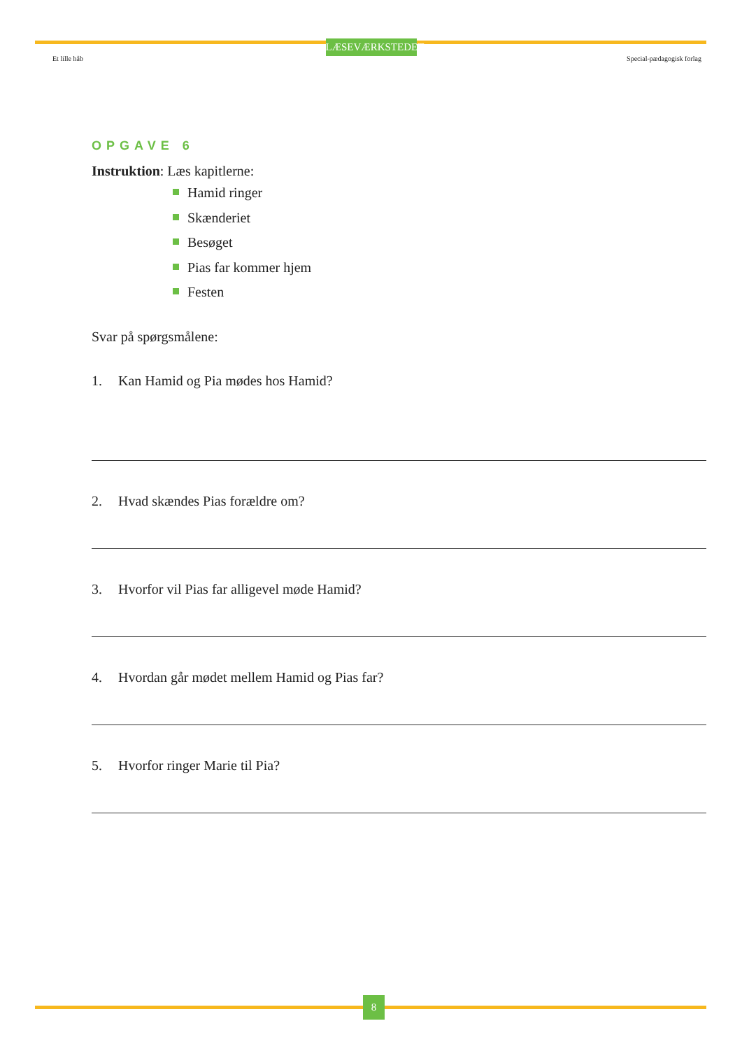LÆSEVÆRKSTEDET
Et lille håb Special-pædagogisk forlag
OPGAVE 6
Instruktion: Læs kapitlerne:
Hamid ringer
Skænderiet
Besøget
Pias far kommer hjem
Festen
Svar på spørgsmålene:
1. Kan Hamid og Pia mødes hos Hamid?
2. Hvad skændes Pias forældre om?
3. Hvorfor vil Pias far alligevel møde Hamid?
4. Hvordan går mødet mellem Hamid og Pias far?
5. Hvorfor ringer Marie til Pia?
8